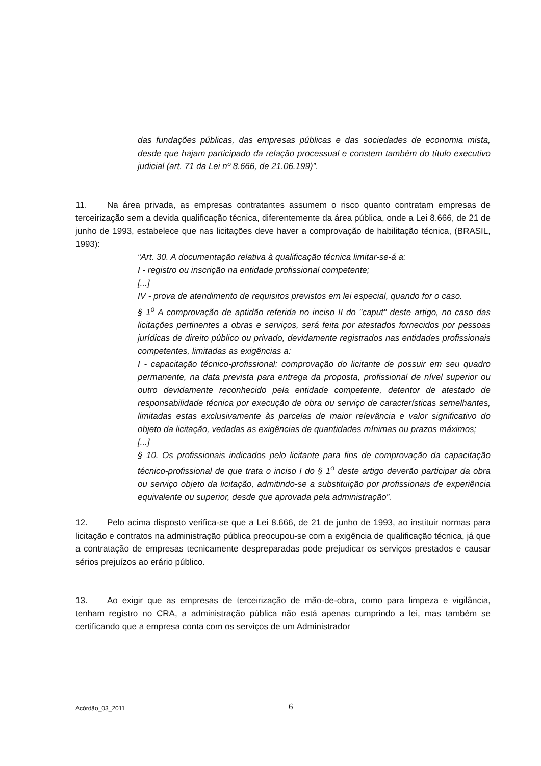das fundações públicas, das empresas públicas e das sociedades de economia mista, desde que hajam participado da relação processual e constem também do título executivo judicial (art. 71 da Lei nº 8.666, de 21.06.199)”.
11. Na área privada, as empresas contratantes assumem o risco quanto contratam empresas de terceirização sem a devida qualificação técnica, diferentemente da área pública, onde a Lei 8.666, de 21 de junho de 1993, estabelece que nas licitações deve haver a comprovação de habilitação técnica, (BRASIL, 1993):
“Art. 30. A documentação relativa à qualificação técnica limitar-se-á a:
I - registro ou inscrição na entidade profissional competente;
[...]
IV - prova de atendimento de requisitos previstos em lei especial, quando for o caso.
§ 1<sup>o</sup> A comprovação de aptidão referida no inciso II do "caput" deste artigo, no caso das licitações pertinentes a obras e serviços, será feita por atestados fornecidos por pessoas jurídicas de direito público ou privado, devidamente registrados nas entidades profissionais competentes, limitadas as exigências a:
I - capacitação técnico-profissional: comprovação do licitante de possuir em seu quadro permanente, na data prevista para entrega da proposta, profissional de nível superior ou outro devidamente reconhecido pela entidade competente, detentor de atestado de responsabilidade técnica por execução de obra ou serviço de características semelhantes, limitadas estas exclusivamente às parcelas de maior relevância e valor significativo do objeto da licitação, vedadas as exigências de quantidades mínimas ou prazos máximos;
[...]
§ 10. Os profissionais indicados pelo licitante para fins de comprovação da capacitação técnico-profissional de que trata o inciso I do § 1<sup>o</sup> deste artigo deverão participar da obra ou serviço objeto da licitação, admitindo-se a substituição por profissionais de experiência equivalente ou superior, desde que aprovada pela administração”.
12. Pelo acima disposto verifica-se que a Lei 8.666, de 21 de junho de 1993, ao instituir normas para licitação e contratos na administração pública preocupou-se com a exigência de qualificação técnica, já que a contratação de empresas tecnicamente despreparadas pode prejudicar os serviços prestados e causar sérios prejuízos ao erário público.
13. Ao exigir que as empresas de terceirização de mão-de-obra, como para limpeza e vigilância, tenham registro no CRA, a administração pública não está apenas cumprindo a lei, mas também se certificando que a empresa conta com os serviços de um Administrador
Acórdão_03_2011 6